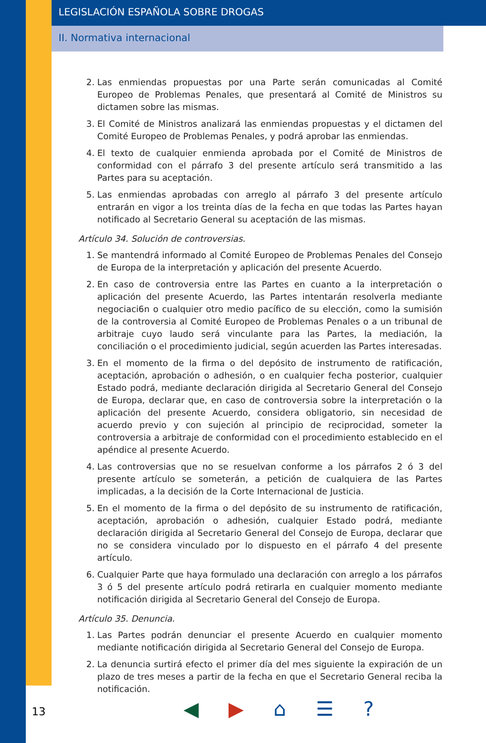LEGISLACIÓN ESPAÑOLA SOBRE DROGAS
II. Normativa internacional
2. Las enmiendas propuestas por una Parte serán comunicadas al Comité Europeo de Problemas Penales, que presentará al Comité de Ministros su dictamen sobre las mismas.
3. El Comité de Ministros analizará las enmiendas propuestas y el dictamen del Comité Europeo de Problemas Penales, y podrá aprobar las enmiendas.
4. El texto de cualquier enmienda aprobada por el Comité de Ministros de conformidad con el párrafo 3 del presente artículo será transmitido a las Partes para su aceptación.
5. Las enmiendas aprobadas con arreglo al párrafo 3 del presente artículo entrarán en vigor a los treinta días de la fecha en que todas las Partes hayan notificado al Secretario General su aceptación de las mismas.
Artículo 34. Solución de controversias.
1. Se mantendrá informado al Comité Europeo de Problemas Penales del Consejo de Europa de la interpretación y aplicación del presente Acuerdo.
2. En caso de controversia entre las Partes en cuanto a la interpretación o aplicación del presente Acuerdo, las Partes intentarán resolverla mediante negocia­ci6n o cualquier otro medio pacífico de su elección, como la sumisión de la controversia al Comité Europeo de Problemas Penales o a un tribunal de arbitraje cuyo laudo será vinculante para las Partes, la mediación, la conciliación o el procedimiento judicial, según acuerden las Partes interesadas.
3. En el momento de la firma o del depósito de instrumento de ratificación, aceptación, aprobación o adhesión, o en cualquier fecha posterior, cualquier Estado podrá, mediante declaración dirigida al Secretario General del Consejo de Europa, declarar que, en caso de controversia sobre la interpretación o la aplicación del presente Acuerdo, considera obligatorio, sin necesidad de acuerdo previo y con sujeción al principio de reciprocidad, someter la controversia a arbitraje de conformidad con el procedimiento establecido en el apéndice al presente Acuerdo.
4. Las controversias que no se resuelvan conforme a los párrafos 2 ó 3 del presente artículo se someterán, a petición de cualquiera de las Partes implicadas, a la decisión de la Corte Internacional de Justicia.
5. En el momento de la firma o del depósito de su instrumento de ratificación, aceptación, aprobación o adhesión, cualquier Estado podrá, mediante declaración dirigida al Secretario General del Consejo de Europa, declarar que no se considera vinculado por lo dispuesto en el párrafo 4 del presente artículo.
6. Cualquier Parte que haya formulado una declaración con arreglo a los párrafos 3 ó 5 del presente artículo podrá retirarla en cualquier momento mediante notificación dirigida al Secretario General del Consejo de Europa.
Artículo 35. Denuncia.
1. Las Partes podrán denunciar el presente Acuerdo en cualquier momento mediante notificación dirigida al Secretario General del Consejo de Europa.
2. La denuncia surtirá efecto el primer día del mes siguiente la expiración de un plazo de tres meses a partir de la fecha en que el Secretario General reciba la notificación.
13 ◀ ▶ ⌂ ☰?